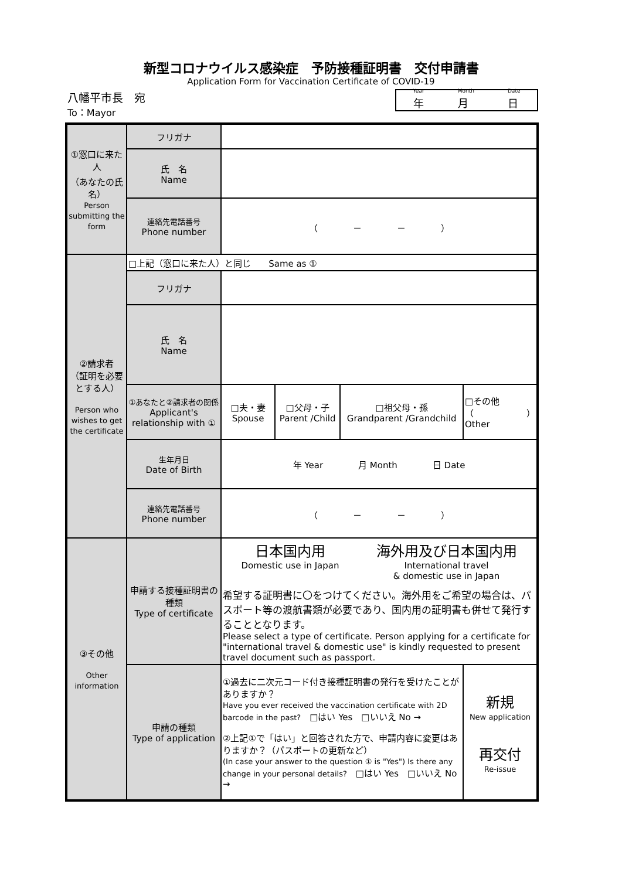新型コロナウイルス感染症　予防接種証明書　交付申請書
Application Form for Vaccination Certificate of COVID-19
八幡平市長　宛
To：Mayor
Year
年 Month
月 Date
日
| ①窓口に来た人 （あなたの氏名） Person submitting the form | フリガナ | | | | |
| | 氏 名 Name | | | | |
| | 連絡先電話番号 Phone number | （ － － ） | | | |
| ②請求者 （証明を必要とする人） Person who wishes to get the certificate | □上記（窓口に来た人）と同じ Same as ① | | | | |
| | フリガナ | | | | |
| | 氏 名 Name | | | | |
| | ①あなたと②請求者の関係 Applicant's relationship with ① | □夫・妻 Spouse | □父母・子 Parent /Child | □祖父母・孫 Grandparent /Grandchild | □その他（ ） Other |
| | 生年月日 Date of Birth | 年 Year 月 Month 日 Date | | | |
| | 連絡先電話番号 Phone number | （ － － ） | | | |
| ③その他 Other information | 申請する接種証明書の種類 Type of certificate | 日本国内用 Domestic use in Japan 海外用及び日本国内用 International travel & domestic use in Japan 希望する証明書に〇をつけてください。海外用をご希望の場合は、パスポート等の渡航書類が必要であり、国内用の証明書も併せて発行することとなります。 Please select a type of certificate. Person applying for a certificate for "international travel & domestic use" is kindly requested to present travel document such as passport. | | | |
| | 申請の種類 Type of application | ①過去に二次元コード付き接種証明書の発行を受けたことがありますか？ Have you ever received the vaccination certificate with 2D barcode in the past? □はい Yes □いいえ No → ②上記①で「はい」と回答された方で、申請内容に変更はありますか？（パスポートの更新など） (In case your answer to the question ① is "Yes") Is there any change in your personal details? □はい Yes □いいえ No → | | | 新規 New application 再交付 Re-issue |